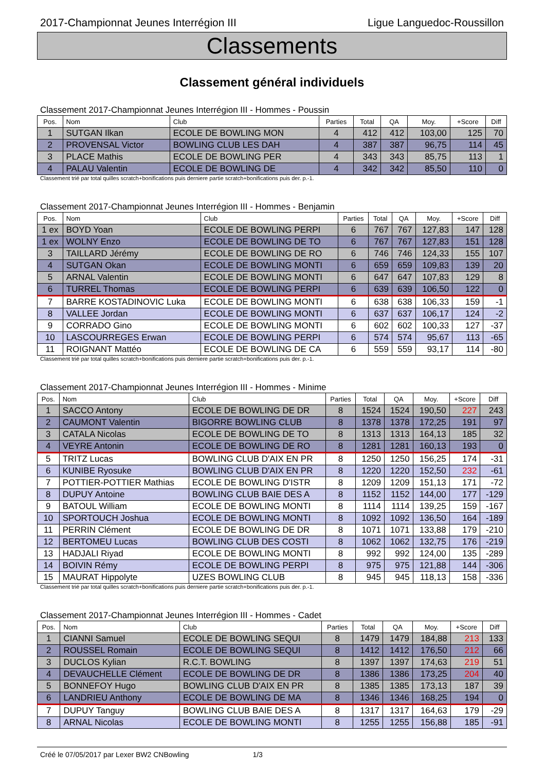2017-Championnat Jeunes Interrégion III Ligue Languedoc-Roussillon
Classements
Classement général individuels
Classement 2017-Championnat Jeunes Interrégion III - Hommes - Poussin
| Pos. | Nom | Club | Parties | Total | QA | Moy. | +Score | Diff |
| --- | --- | --- | --- | --- | --- | --- | --- | --- |
| 1 | SUTGAN Ilkan | ECOLE DE BOWLING MON | 4 | 412 | 412 | 103,00 | 125 | 70 |
| 2 | PROVENSAL Victor | BOWLING CLUB LES DAH | 4 | 387 | 387 | 96,75 | 114 | 45 |
| 3 | PLACE Mathis | ECOLE DE BOWLING PER | 4 | 343 | 343 | 85,75 | 113 | 1 |
| 4 | PALAU Valentin | ECOLE DE BOWLING DE | 4 | 342 | 342 | 85,50 | 110 | 0 |
Classement trié par total quilles scratch+bonifications puis derniere partie scratch+bonifications puis der. p.-1.
Classement 2017-Championnat Jeunes Interrégion III - Hommes - Benjamin
| Pos. | Nom | Club | Parties | Total | QA | Moy. | +Score | Diff |
| --- | --- | --- | --- | --- | --- | --- | --- | --- |
| 1 ex | BOYD Yoan | ECOLE DE BOWLING PERPI | 6 | 767 | 767 | 127,83 | 147 | 128 |
| 1 ex | WOLNY Enzo | ECOLE DE BOWLING DE TO | 6 | 767 | 767 | 127,83 | 151 | 128 |
| 3 | TAILLARD Jérémy | ECOLE DE BOWLING DE RO | 6 | 746 | 746 | 124,33 | 155 | 107 |
| 4 | SUTGAN Okan | ECOLE DE BOWLING MONTI | 6 | 659 | 659 | 109,83 | 139 | 20 |
| 5 | ARNAL Valentin | ECOLE DE BOWLING MONTI | 6 | 647 | 647 | 107,83 | 129 | 8 |
| 6 | TURREL Thomas | ECOLE DE BOWLING PERPI | 6 | 639 | 639 | 106,50 | 122 | 0 |
| 7 | BARRE KOSTADINOVIC Luka | ECOLE DE BOWLING MONTI | 6 | 638 | 638 | 106,33 | 159 | -1 |
| 8 | VALLEE Jordan | ECOLE DE BOWLING MONTI | 6 | 637 | 637 | 106,17 | 124 | -2 |
| 9 | CORRADO Gino | ECOLE DE BOWLING MONTI | 6 | 602 | 602 | 100,33 | 127 | -37 |
| 10 | LASCOURREGES Erwan | ECOLE DE BOWLING PERPI | 6 | 574 | 574 | 95,67 | 113 | -65 |
| 11 | ROIGNANT Mattéo | ECOLE DE BOWLING DE CA | 6 | 559 | 559 | 93,17 | 114 | -80 |
Classement trié par total quilles scratch+bonifications puis derniere partie scratch+bonifications puis der. p.-1.
Classement 2017-Championnat Jeunes Interrégion III - Hommes - Minime
| Pos. | Nom | Club | Parties | Total | QA | Moy. | +Score | Diff |
| --- | --- | --- | --- | --- | --- | --- | --- | --- |
| 1 | SACCO Antony | ECOLE DE BOWLING DE DR | 8 | 1524 | 1524 | 190,50 | 227 | 243 |
| 2 | CAUMONT Valentin | BIGORRE BOWLING CLUB | 8 | 1378 | 1378 | 172,25 | 191 | 97 |
| 3 | CATALA Nicolas | ECOLE DE BOWLING DE TO | 8 | 1313 | 1313 | 164,13 | 185 | 32 |
| 4 | VEYRE Antonin | ECOLE DE BOWLING DE RO | 8 | 1281 | 1281 | 160,13 | 193 | 0 |
| 5 | TRITZ Lucas | BOWLING CLUB D'AIX EN PR | 8 | 1250 | 1250 | 156,25 | 174 | -31 |
| 6 | KUNIBE Ryosuke | BOWLING CLUB D'AIX EN PR | 8 | 1220 | 1220 | 152,50 | 232 | -61 |
| 7 | POTTIER-POTTIER Mathias | ECOLE DE BOWLING D'ISTR | 8 | 1209 | 1209 | 151,13 | 171 | -72 |
| 8 | DUPUY Antoine | BOWLING CLUB BAIE DES A | 8 | 1152 | 1152 | 144,00 | 177 | -129 |
| 9 | BATOUL William | ECOLE DE BOWLING MONTI | 8 | 1114 | 1114 | 139,25 | 159 | -167 |
| 10 | SPORTOUCH Joshua | ECOLE DE BOWLING MONTI | 8 | 1092 | 1092 | 136,50 | 164 | -189 |
| 11 | PERRIN Clément | ECOLE DE BOWLING DE DR | 8 | 1071 | 1071 | 133,88 | 179 | -210 |
| 12 | BERTOMEU Lucas | BOWLING CLUB DES COSTI | 8 | 1062 | 1062 | 132,75 | 176 | -219 |
| 13 | HADJALI Riyad | ECOLE DE BOWLING MONTI | 8 | 992 | 992 | 124,00 | 135 | -289 |
| 14 | BOIVIN Rémy | ECOLE DE BOWLING PERPI | 8 | 975 | 975 | 121,88 | 144 | -306 |
| 15 | MAURAT Hippolyte | UZES BOWLING CLUB | 8 | 945 | 945 | 118,13 | 158 | -336 |
Classement trié par total quilles scratch+bonifications puis derniere partie scratch+bonifications puis der. p.-1.
Classement 2017-Championnat Jeunes Interrégion III - Hommes - Cadet
| Pos. | Nom | Club | Parties | Total | QA | Moy. | +Score | Diff |
| --- | --- | --- | --- | --- | --- | --- | --- | --- |
| 1 | CIANNI Samuel | ECOLE DE BOWLING SEQUI | 8 | 1479 | 1479 | 184,88 | 213 | 133 |
| 2 | ROUSSEL Romain | ECOLE DE BOWLING SEQUI | 8 | 1412 | 1412 | 176,50 | 212 | 66 |
| 3 | DUCLOS Kylian | R.C.T. BOWLING | 8 | 1397 | 1397 | 174,63 | 219 | 51 |
| 4 | DEVAUCHELLE Clément | ECOLE DE BOWLING DE DR | 8 | 1386 | 1386 | 173,25 | 204 | 40 |
| 5 | BONNEFOY Hugo | BOWLING CLUB D'AIX EN PR | 8 | 1385 | 1385 | 173,13 | 187 | 39 |
| 6 | LANDRIEU Anthony | ECOLE DE BOWLING DE MA | 8 | 1346 | 1346 | 168,25 | 194 | 0 |
| 7 | DUPUY Tanguy | BOWLING CLUB BAIE DES A | 8 | 1317 | 1317 | 164,63 | 179 | -29 |
| 8 | ARNAL Nicolas | ECOLE DE BOWLING MONTI | 8 | 1255 | 1255 | 156,88 | 185 | -91 |
Créé le 07/05/2017 par Lexer BW2 CNBowling 1/3